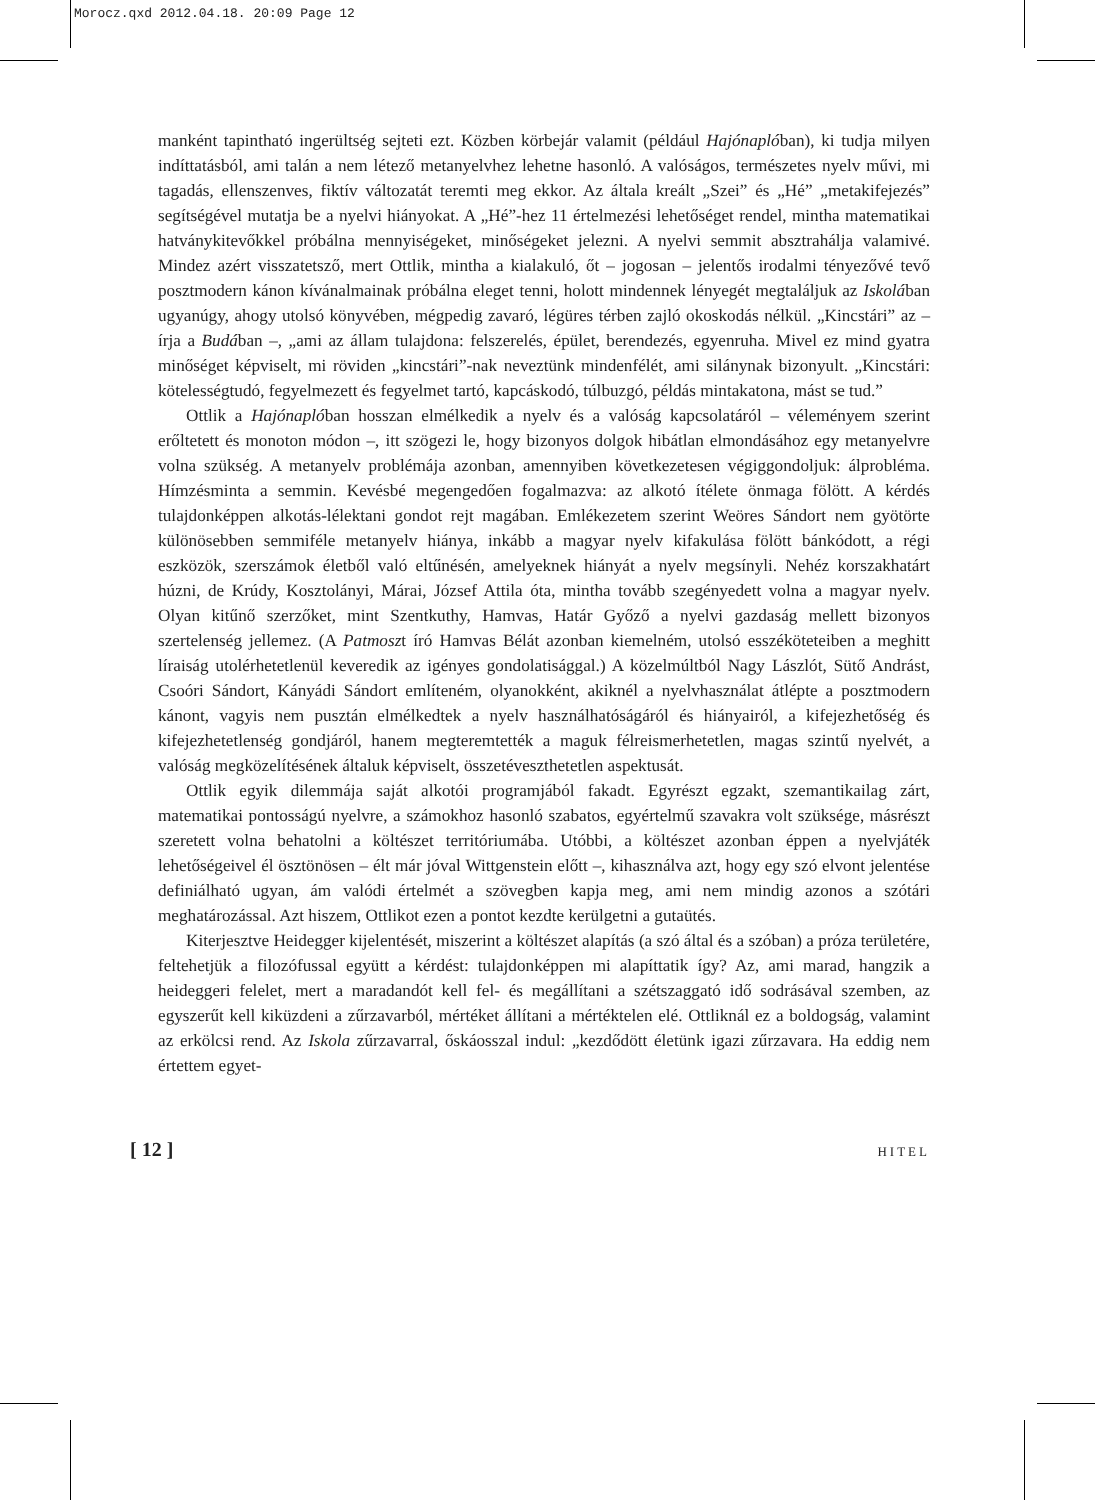Morocz.qxd 2012.04.18. 20:09 Page 12
manként tapintható ingerültség sejteti ezt. Közben körbejár valamit (például Hajónaplóban), ki tudja milyen indíttatásból, ami talán a nem létező metanyelvhez lehetne hasonló. A valóságos, természetes nyelv művi, mi tagadás, ellenszenves, fiktív változatát teremti meg ekkor. Az általa kreált „Szei” és „Hé” „metakifejezés” segítségével mutatja be a nyelvi hiányokat. A „Hé”-hez 11 értelmezési lehetőséget rendel, mintha matematikai hatványkitevőkkel próbálna mennyiségeket, minőségeket jelezni. A nyelvi semmit absztrahálja valamivé. Mindez azért visszatetsző, mert Ottlik, mintha a kialakuló, őt – jogosan – jelentős irodalmi tényezővé tevő posztmodern kánon kívánalmainak próbálna eleget tenni, holott mindennek lényegét megtaláljuk az Iskolában ugyanúgy, ahogy utolsó könyvében, mégpedig zavaró, légüres térben zajló okoskodás nélkül. „Kincstári” az – írja a Budában –, „ami az állam tulajdona: felszerelés, épület, berendezés, egyenruha. Mivel ez mind gyatra minőséget képviselt, mi röviden „kincstári”-nak neveztünk mindenfélét, ami silánynak bizonyult. „Kincstári: kötelességtudó, fegyelmezett és fegyelmet tartó, kapcáskodó, túlbuzgó, példás mintakatona, mást se tud.”
Ottlik a Hajónaplóban hosszan elmélkedik a nyelv és a valóság kapcsolatáról – véleményem szerint erőltetett és monoton módon –, itt szögezi le, hogy bizonyos dolgok hibátlan elmondásához egy metanyelvre volna szükség. A metanyelv problémája azonban, amennyiben következetesen végiggondoljuk: álprobléma. Hímzésminta a semmin. Kevésbé megengedően fogalmazva: az alkotó ítélete önmaga fölött. A kérdés tulajdonképpen alkotás-lélektani gondot rejt magában. Emlékezetem szerint Weöres Sándort nem gyötörte különösebben semmiféle metanyelv hiánya, inkább a magyar nyelv kifakulása fölött bánkódott, a régi eszközök, szerszámok életből való eltűnésén, amelyeknek hiányát a nyelv megsínyli. Nehéz korszakhatárt húzni, de Krúdy, Kosztolányi, Márai, József Attila óta, mintha tovább szegényedett volna a magyar nyelv. Olyan kitűnő szerzőket, mint Szentkuthy, Hamvas, Határ Győző a nyelvi gazdaság mellett bizonyos szertelenség jellemez. (A Patmoszt író Hamvas Bélát azonban kiemelném, utolsó esszéköteteiben a meghitt líraiság utolérhetetlenül keveredik az igényes gondolatisággal.) A közelmúltból Nagy Lászlót, Sütő Andrást, Csoóri Sándort, Kányádi Sándort említeném, olyanokként, akiknél a nyelvhasználat átlépte a posztmodern kánont, vagyis nem pusztán elmélkedtek a nyelv használhatóságáról és hiányairól, a kifejezhetőség és kifejezhetetlenség gondjáról, hanem megteremtették a maguk félreismerhetetlen, magas szintű nyelvét, a valóság megközelítésének általuk képviselt, összetéveszthetetlen aspektusát.
Ottlik egyik dilemmája saját alkotói programjából fakadt. Egyrészt egzakt, szemantikailag zárt, matematikai pontosságú nyelvre, a számokhoz hasonló szabatos, egyértelmű szavakra volt szüksége, másrészt szeretett volna behatolni a költészet territóriumába. Utóbbi, a költészet azonban éppen a nyelvjáték lehetőségeivel él ösztönösen – élt már jóval Wittgenstein előtt –, kihasználva azt, hogy egy szó elvont jelentése definiálható ugyan, ám valódi értelmét a szövegben kapja meg, ami nem mindig azonos a szótári meghatározással. Azt hiszem, Ottlikot ezen a pontot kezdte kerülgetni a gutaütés.
Kiterjesztve Heidegger kijelentését, miszerint a költészet alapítás (a szó által és a szóban) a próza területére, feltehetjük a filozófussal együtt a kérdést: tulajdonképpen mi alapíttatik így? Az, ami marad, hangzik a heideggeri felelet, mert a maradandót kell fel- és megállítani a szétszaggató idő sodrásával szemben, az egyszerűt kell kiküzdeni a zűrzavarból, mértéket állítani a mértéktelen elé. Ottliknál ez a boldogság, valamint az erkölcsi rend. Az Iskola zűrzavarral, őskáosszal indul: „kezdődött életünk igazi zűrzavara. Ha eddig nem értettem egyet-
[ 12 ] HITEL